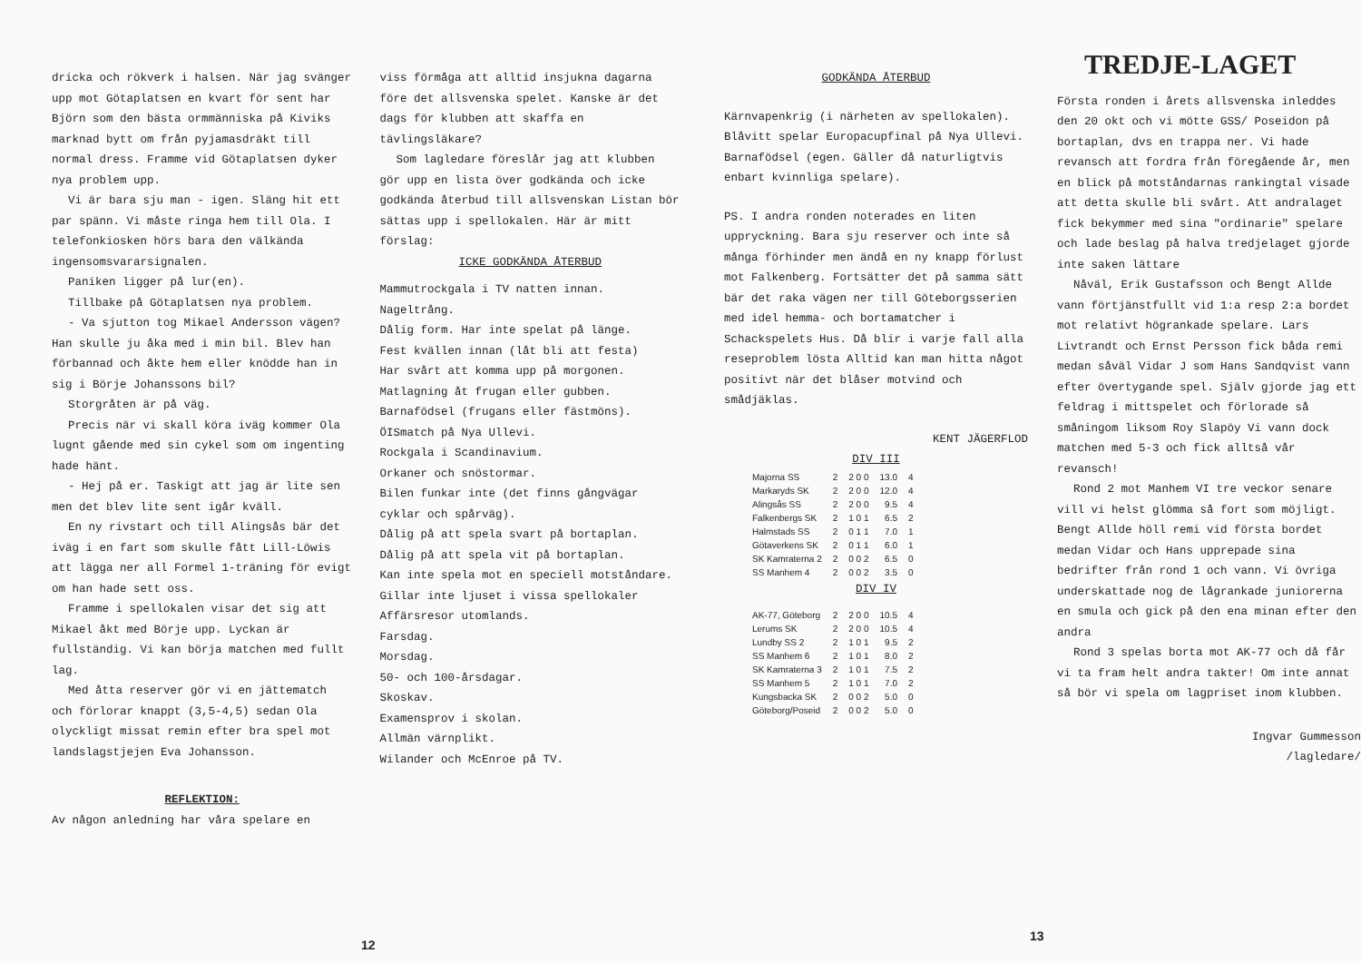dricka och rökverk i halsen. När jag svänger upp mot Götaplatsen en kvart för sent har Björn som den bästa ormmänniska på Kiviks marknad bytt om från pyjamasdräkt till normal dress. Framme vid Götaplatsen dyker nya problem upp.
Vi är bara sju man - igen. Släng hit ett par spänn. Vi måste ringa hem till Ola. I telefonkiosken hörs bara den välkända ingensomsvararsignalen.
Paniken ligger på lur(en).
Tillbake på Götaplatsen nya problem.
- Va sjutton tog Mikael Andersson vägen? Han skulle ju åka med i min bil. Blev han förbannad och åkte hem eller knödde han in sig i Börje Johanssons bil?
Storgråten är på väg.
Precis när vi skall köra iväg kommer Ola lugnt gående med sin cykel som om ingenting hade hänt.
- Hej på er. Taskigt att jag är lite sen men det blev lite sent igår kväll.
En ny rivstart och till Alingsås bär det iväg i en fart som skulle fått Lill-Löwis att lägga ner all Formel 1-träning för evigt om han hade sett oss.
Framme i spellokalen visar det sig att Mikael åkt med Börje upp. Lyckan är fullständig. Vi kan börja matchen med fullt lag.
Med åtta reserver gör vi en jättematch och förlorar knappt (3,5-4,5) sedan Ola olyckligt missat remin efter bra spel mot landslagstjejen Eva Johansson.
REFLEKTION:
Av någon anledning har våra spelare en
viss förmåga att alltid insjukna dagarna före det allsvenska spelet. Kanske är det dags för klubben att skaffa en tävlingsläkare?
Som lagledare föreslår jag att klubben gör upp en lista över godkända och icke godkända återbud till allsvenskan Listan bör sättas upp i spellokalen. Här är mitt förslag:
ICKE GODKÄNDA ÅTERBUD
Mammutrockgala i TV natten innan.
Nageltrång.
Dålig form. Har inte spelat på länge.
Fest kvällen innan (låt bli att festa)
Har svårt att komma upp på morgonen.
Matlagning åt frugan eller gubben.
Barnafödsel (frugans eller fästmöns).
ÖISmatch på Nya Ullevi.
Rockgala i Scandinavium.
Orkaner och snöstormar.
Bilen funkar inte (det finns gångvägar cyklar och spårväg).
Dålig på att spela svart på bortaplan.
Dålig på att spela vit på bortaplan.
Kan inte spela mot en speciell motståndare.
Gillar inte ljuset i vissa spellokaler
Affärsresor utomlands.
Farsdag.
Morsdag.
50- och 100-årsdagar.
Skoskav.
Examensprov i skolan.
Allmän värnplikt.
Wilander och McEnroe på TV.
12
GODKÄNDA ÅTERBUD
Kärnvapenkrig (i närheten av spellokalen).
Blåvitt spelar Europacupfinal på Nya Ullevi.
Barnafödsel (egen. Gäller då naturligtvis enbart kvinnliga spelare).
PS. I andra ronden noterades en liten uppryckning. Bara sju reserver och inte så många förhinder men ändå en ny knapp förlust mot Falkenberg. Fortsätter det på samma sätt bär det raka vägen ner till Göteborgsserien med idel hemma- och bortamatcher i Schackspelets Hus. Då blir i varje fall alla reseproblem lösta Alltid kan man hitta något positivt när det blåser motvind och smådjäklas.
KENT JÄGERFLOD
DIV III
| Majorna SS | 2 | 2 0 0 | 13.0 | 4 |
| Markaryds SK | 2 | 2 0 0 | 12.0 | 4 |
| Alingsås SS | 2 | 2 0 0 | 9.5 | 4 |
| Falkenbergs SK | 2 | 1 0 1 | 6.5 | 2 |
| Halmstads SS | 2 | 0 1 1 | 7.0 | 1 |
| Götaverkens SK | 2 | 0 1 1 | 6.0 | 1 |
| SK Kamraterna 2 | 2 | 0 0 2 | 6.5 | 0 |
| SS Manhem 4 | 2 | 0 0 2 | 3.5 | 0 |
DIV IV
| AK-77, Göteborg | 2 | 2 0 0 | 10.5 | 4 |
| Lerums SK | 2 | 2 0 0 | 10.5 | 4 |
| Lundby SS 2 | 2 | 1 0 1 | 9.5 | 2 |
| SS Manhem 6 | 2 | 1 0 1 | 8.0 | 2 |
| SK Kamraterna 3 | 2 | 1 0 1 | 7.5 | 2 |
| SS Manhem 5 | 2 | 1 0 1 | 7.0 | 2 |
| Kungsbacka SK | 2 | 0 0 2 | 5.0 | 0 |
| Göteborg/Poseid | 2 | 0 0 2 | 5.0 | 0 |
TREDJE-LAGET
Första ronden i årets allsvenska inleddes den 20 okt och vi mötte GSS/ Poseidon på bortaplan, dvs en trappa ner. Vi hade revansch att fordra från föregående år, men en blick på motståndarnas rankingtal visade att detta skulle bli svårt. Att andralaget fick bekymmer med sina "ordinarie" spelare och lade beslag på halva tredjelaget gjorde inte saken lättare
Nåväl, Erik Gustafsson och Bengt Allde vann förtjänstfullt vid 1:a resp 2:a bordet mot relativt högrankade spelare. Lars Livtrandt och Ernst Persson fick båda remi medan såväl Vidar J som Hans Sandqvist vann efter övertygande spel. Själv gjorde jag ett feldrag i mittspelet och förlorade så småningom liksom Roy Slapöy Vi vann dock matchen med 5-3 och fick alltså vår revansch!
Rond 2 mot Manhem VI tre veckor senare vill vi helst glömma så fort som möjligt. Bengt Allde höll remi vid första bordet medan Vidar och Hans upprepade sina bedrifter från rond 1 och vann. Vi övriga underskattade nog de lågrankade juniorerna en smula och gick på den ena minan efter den andra
Rond 3 spelas borta mot AK-77 och då får vi ta fram helt andra takter! Om inte annat så bör vi spela om lagpriset inom klubben.
Ingvar Gummesson
/lagledare/
13